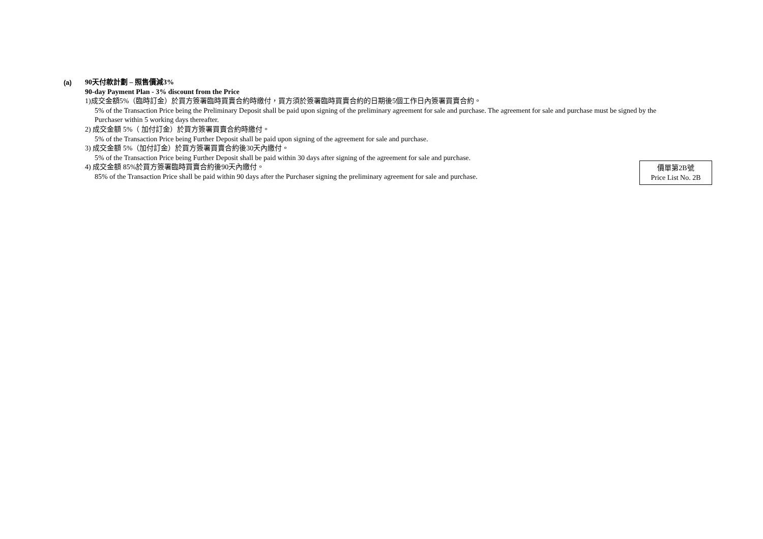(a)
90天付款計劃 – 照售價減3%
90-day Payment Plan - 3% discount from the Price
1)成交金額5%（臨時訂金）於買方簽署臨時買賣合約時繳付，買方須於簽署臨時買賣合約的日期後5個工作日內簽署買賣合約。
5% of the Transaction Price being the Preliminary Deposit shall be paid upon signing of the preliminary agreement for sale and purchase. The agreement for sale and purchase must be signed by the Purchaser within 5 working days thereafter.
2) 成交金額 5%（ 加付訂金）於買方簽署買賣合約時繳付。
5% of the Transaction Price being Further Deposit shall be paid upon signing of the agreement for sale and purchase.
3) 成交金額 5%（加付訂金）於買方簽署買賣合約後30天內繳付。
5% of the Transaction Price being Further Deposit shall be paid within 30 days after signing of the agreement for sale and purchase.
4) 成交金額 85%於買方簽署臨時買賣合約後90天內繳付。
85% of the Transaction Price shall be paid within 90 days after the Purchaser signing the preliminary agreement for sale and purchase.
價單第2B號
Price List No. 2B